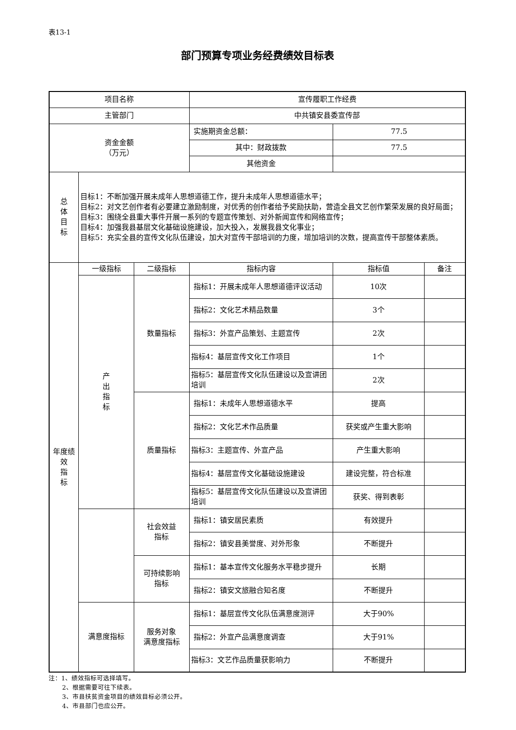表13-1
部门预算专项业务经费绩效目标表
| 项目名称 | | | 宣传履职工作经费 | | |
| 主管部门 | | | 中共镇安县委宣传部 | | |
| 资金金额 （万元） | | | 实施期资金总额： | 77.5 | |
| | | | 其中：财政拨款 | 77.5 | |
| | | | 其他资金 | | |
| 总 体 目 标 | 目标1：不断加强开展未成年人思想道德工作，提升未成年人思想道德水平； 目标2：对文艺创作者有必要建立激励制度，对优秀的创作者给予奖励扶助，营造全县文艺创作繁荣发展的良好局面； 目标3：围绕全县重大事件开展一系列的专题宣传策划、对外新闻宣传和网络宣传； 目标4：加强我县基层文化基础设施建设，加大投入，发展我县文化事业； 目标5：充实全县的宣传文化队伍建设，加大对宣传干部培训的力度，增加培训的次数，提高宣传干部整体素质。 | | | | |
| 年度绩 效 指 标 | 一级指标 | 二级指标 | 指标内容 | 指标值 | 备注 |
| | 产 出 指 标 | 数量指标 | 指标1：开展未成年人思想道德评议活动 | 10次 | |
| | | | 指标2：文化艺术精品数量 | 3个 | |
| | | | 指标3：外宣产品策划、主题宣传 | 2次 | |
| | | | 指标4：基层宣传文化工作项目 | 1个 | |
| | | | 指标5：基层宣传文化队伍建设以及宣讲团培训 | 2次 | |
| | | 质量指标 | 指标1：未成年人思想道德水平 | 提高 | |
| | | | 指标2：文化艺术作品质量 | 获奖或产生重大影响 | |
| | | | 指标3：主题宣传、外宣产品 | 产生重大影响 | |
| | | | 指标4：基层宣传文化基础设施建设 | 建设完整，符合标准 | |
| | | | 指标5：基层宣传文化队伍建设以及宣讲团培训 | 获奖、得到表彰 | |
| | | 社会效益 指标 | 指标1：镇安居民素质 | 有效提升 | |
| | | | 指标2：镇安县美誉度、对外形象 | 不断提升 | |
| | | 可持续影响 指标 | 指标1：基本宣传文化服务水平稳步提升 | 长期 | |
| | | | 指标2：镇安文旅融合知名度 | 不断提升 | |
| | 满意度指标 | 服务对象 满意度指标 | 指标1：基层宣传文化队伍满意度测评 | 大于90% | |
| | | | 指标2：外宣产品满意度调查 | 大于91% | |
| | | | 指标3：文艺作品质量获影响力 | 不断提升 | |
注：1、绩效指标可选择填写。
2、根据需要可往下续表。
3、市县扶贫资金项目的绩效目标必须公开。
4、市县部门也应公开。